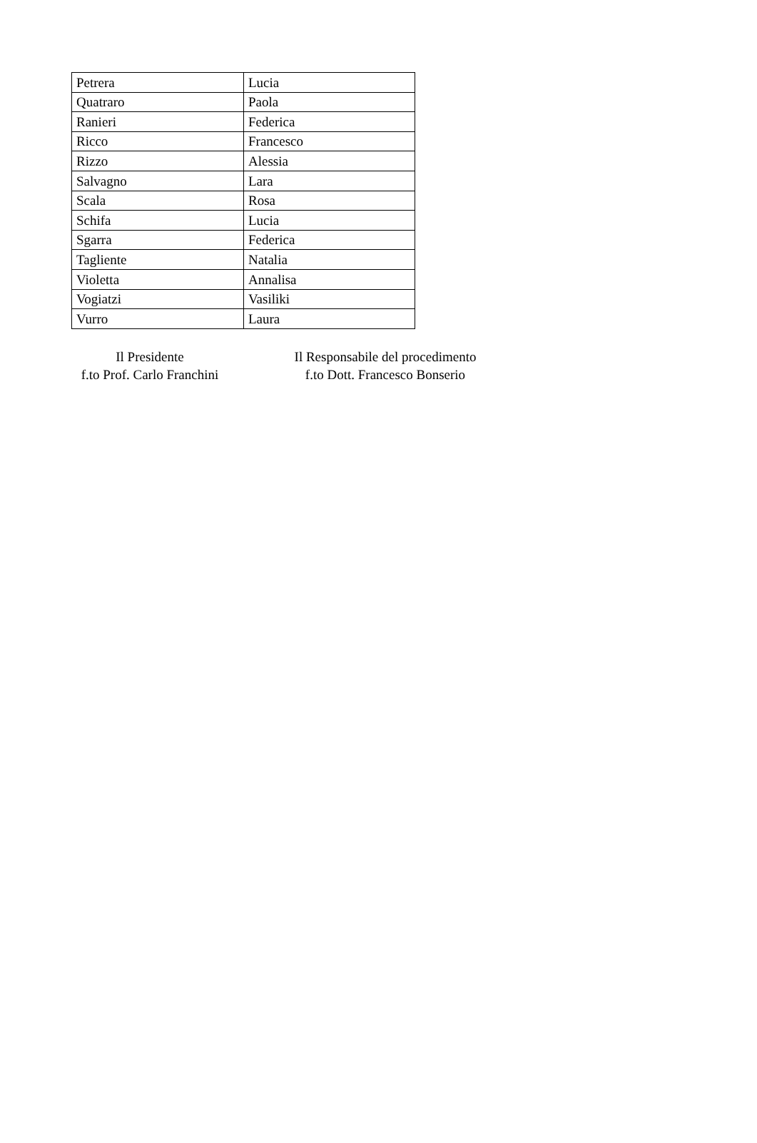| Petrera | Lucia |
| Quatraro | Paola |
| Ranieri | Federica |
| Ricco | Francesco |
| Rizzo | Alessia |
| Salvagno | Lara |
| Scala | Rosa |
| Schifa | Lucia |
| Sgarra | Federica |
| Tagliente | Natalia |
| Violetta | Annalisa |
| Vogiatzi | Vasiliki |
| Vurro | Laura |
Il Presidente
f.to Prof. Carlo Franchini
Il Responsabile del procedimento
f.to Dott. Francesco Bonserio